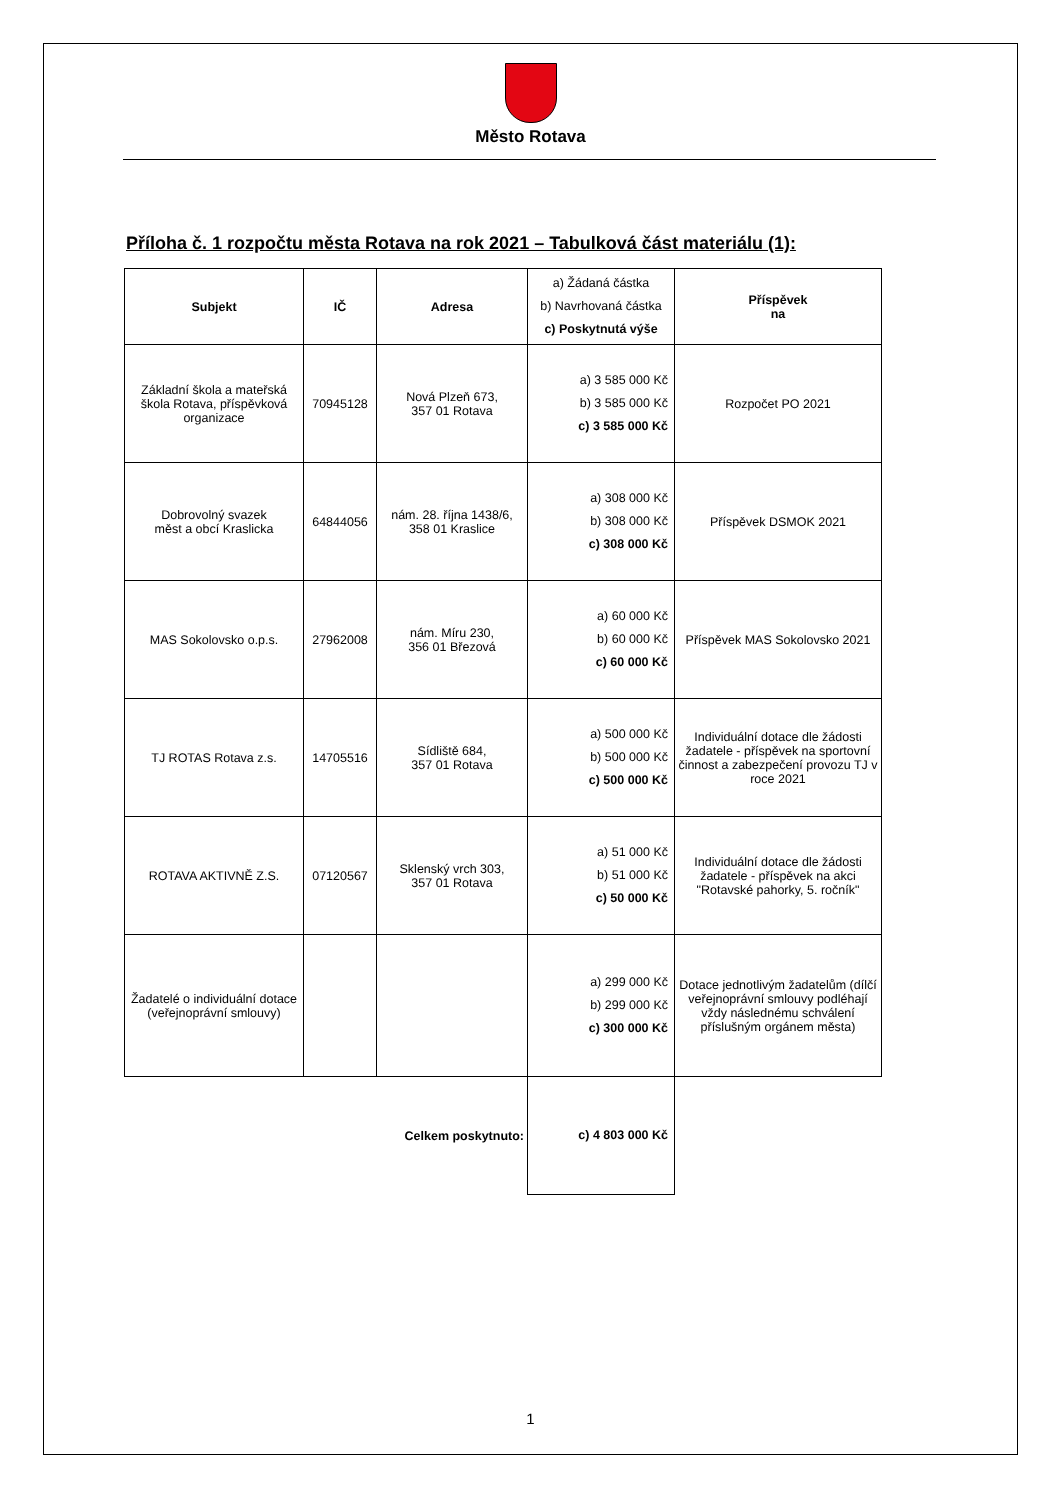Město Rotava
Příloha č. 1 rozpočtu města Rotava na rok 2021 – Tabulková část materiálu (1):
| Subjekt | IČ | Adresa | a) Žádaná částka b) Navrhovaná částka c) Poskytnutá výše | Příspěvek na |
| --- | --- | --- | --- | --- |
| Základní škola a mateřská škola Rotava, příspěvková organizace | 70945128 | Nová Plzeň 673, 357 01 Rotava | a) 3 585 000 Kč b) 3 585 000 Kč c) 3 585 000 Kč | Rozpočet PO 2021 |
| Dobrovolný svazek měst a obcí Kraslicka | 64844056 | nám. 28. října 1438/6, 358 01 Kraslice | a) 308 000 Kč b) 308 000 Kč c) 308 000 Kč | Příspěvek DSMOK 2021 |
| MAS Sokolovsko o.p.s. | 27962008 | nám. Míru 230, 356 01 Březová | a) 60 000 Kč b) 60 000 Kč c) 60 000 Kč | Příspěvek MAS Sokolovsko 2021 |
| TJ ROTAS Rotava z.s. | 14705516 | Sídliště 684, 357 01 Rotava | a) 500 000 Kč b) 500 000 Kč c) 500 000 Kč | Individuální dotace dle žádosti žadatele - příspěvek na sportovní činnost a zabezpečení provozu TJ v roce 2021 |
| ROTAVA AKTIVNĚ Z.S. | 07120567 | Sklenský vrch 303, 357 01 Rotava | a) 51 000 Kč b) 51 000 Kč c) 50 000 Kč | Individuální dotace dle žádosti žadatele - příspěvek na akci "Rotavské pahorky, 5. ročník" |
| Žadatelé o individuální dotace (veřejnoprávní smlouvy) | | | a) 299 000 Kč b) 299 000 Kč c) 300 000 Kč | Dotace jednotlivým žadatelům (dílčí veřejnoprávní smlouvy podléhají vždy následnému schválení příslušným orgánem města) |
| | | Celkem poskytnuto: | c) 4 803 000 Kč | |
1